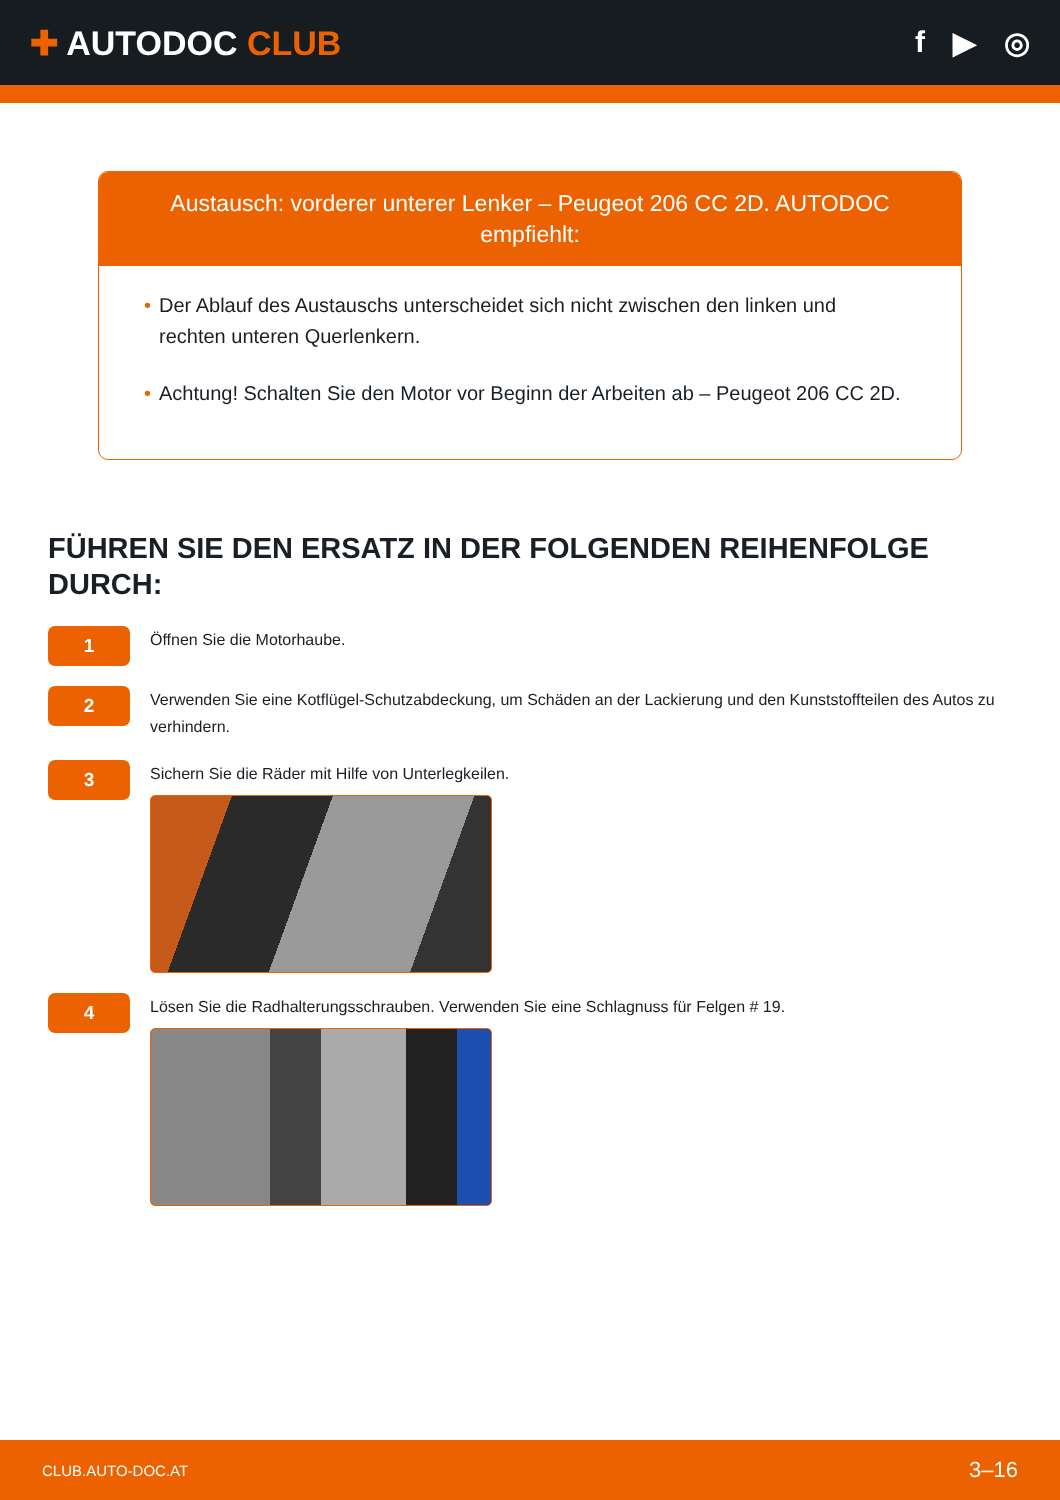✚ AUTODOC CLUB f ▶ ◎
Austausch: vorderer unterer Lenker – Peugeot 206 CC 2D. AUTODOC empfiehlt:
• Der Ablauf des Austauschs unterscheidet sich nicht zwischen den linken und rechten unteren Querlenkern.
• Achtung! Schalten Sie den Motor vor Beginn der Arbeiten ab – Peugeot 206 CC 2D.
FÜHREN SIE DEN ERSATZ IN DER FOLGENDEN REIHENFOLGE DURCH:
1
Öffnen Sie die Motorhaube.
2
Verwenden Sie eine Kotflügel-Schutzabdeckung, um Schäden an der Lackierung und den Kunststoffteilen des Autos zu verhindern.
3
Sichern Sie die Räder mit Hilfe von Unterlegkeilen.
4
Lösen Sie die Radhalterungsschrauben. Verwenden Sie eine Schlagnuss für Felgen # 19.
CLUB.AUTO-DOC.AT 3–16